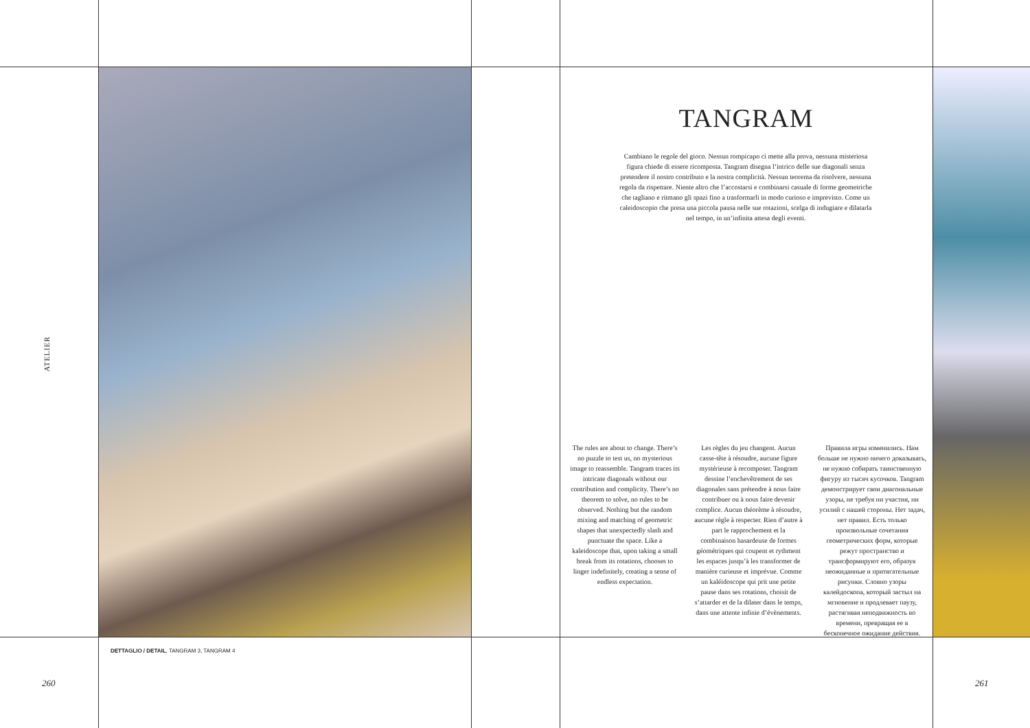ATELIER
TANGRAM
Cambiano le regole del gioco. Nessun rompicapo ci mette alla prova, nessuna misteriosa figura chiede di essere ricomposta. Tangram disegna l’intrico delle sue diagonali senza pretendere il nostro contributo e la nostra complicità. Nessun teorema da risolvere, nessuna regola da rispettare. Niente altro che l’accostarsi e combinarsi casuale di forme geometriche che tagliano e ritmano gli spazi fino a trasformarli in modo curioso e imprevisto. Come un caleidoscopio che presa una piccola pausa nelle sue rotazioni, scelga di indugiare e dilatarla nel tempo, in un’infinita attesa degli eventi.
The rules are about to change. There’s no puzzle to test us, no mysterious image to reassemble. Tangram traces its intricate diagonals without our contribution and complicity. There’s no theorem to solve, no rules to be observed. Nothing but the random mixing and matching of geometric shapes that unexpectedly slash and punctuate the space. Like a kaleidoscope that, upon taking a small break from its rotations, chooses to linger indefinitely, creating a sense of endless expectation.
Les règles du jeu changent. Aucun casse-tête à résoudre, aucune figure mystérieuse à recomposer. Tangram dessine l’enchevêtrement de ses diagonales sans prétendre à nous faire contribuer ou à nous faire devenir complice. Aucun théorème à résoudre, aucune règle à respecter. Rien d’autre à part le rapprochement et la combinaison hasardeuse de formes géométriques qui coupent et rythment les espaces jusqu’à les transformer de manière curieuse et imprévue. Comme un kaléidoscope qui prit une petite pause dans ses rotations, choisit de s’attarder et de la dilater dans le temps, dans une attente infinie d’évènements.
Правила игры изменились. Нам больше не нужно ничего доказывать, не нужно собирать таинственную фигуру из тысяч кусочков. Tangram демонстрирует свои диагональные узоры, не требуя ни участия, ни усилий с нашей стороны. Нет задач, нет правил. Есть только произвольные сочетания геометрических форм, которые режут пространство и трансформируют его, образуя неожиданные и притягательные рисунки. Словно узоры калейдоскопа, который застыл на мгновение и продлевает паузу, растягивая неподвижность во времени, превращая ее в бесконечное ожидание действия.
DETTAGLIO / DETAIL, TANGRAM 3, TANGRAM 4
260 261